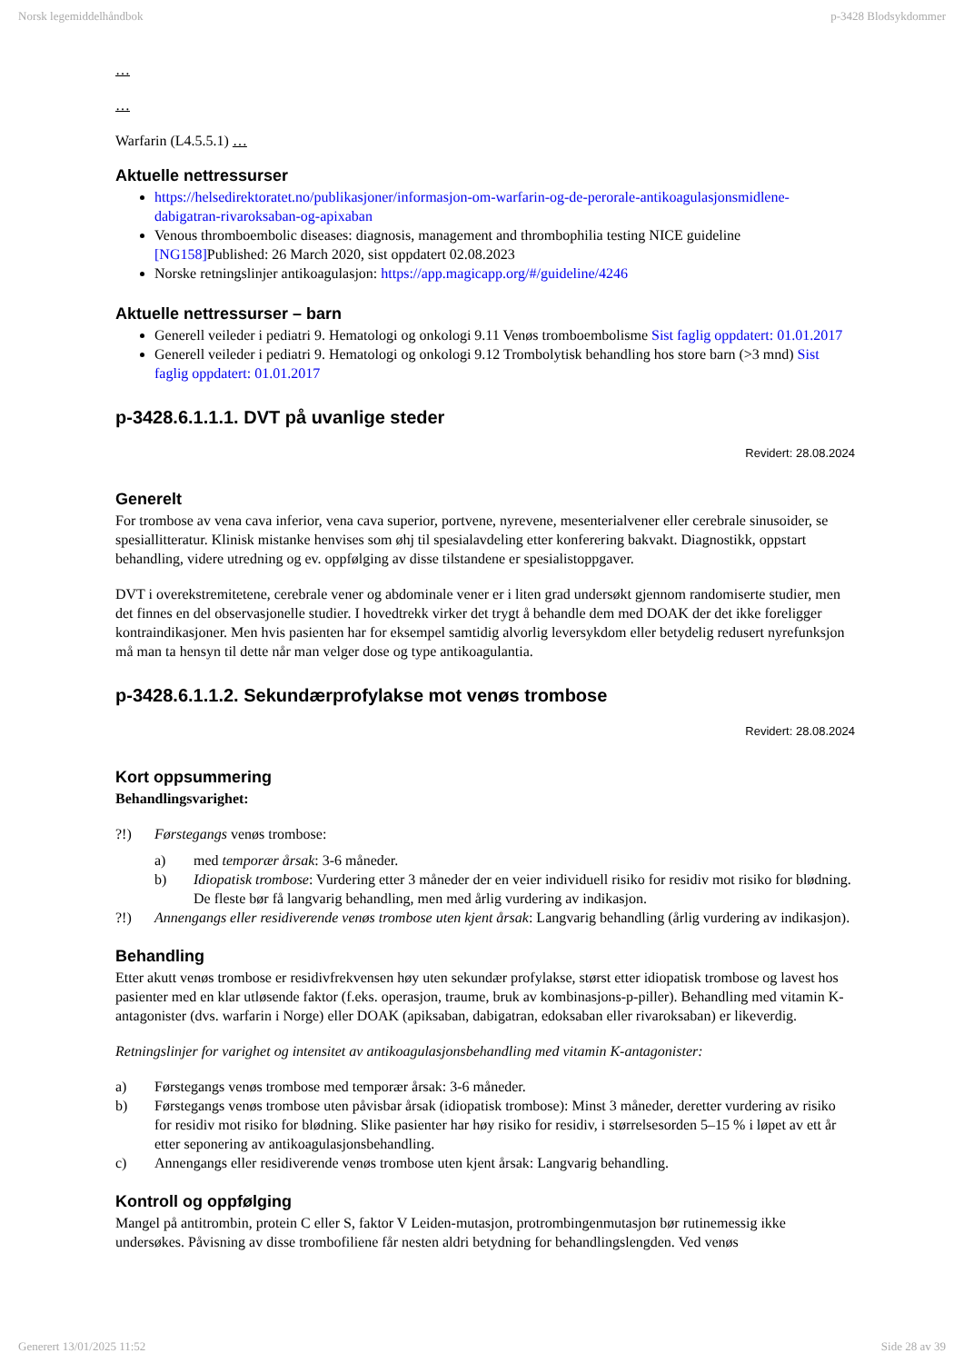Norsk legemiddelhåndbok p-3428 Blodsykdommer
…
…
Warfarin (L4.5.5.1) …
Aktuelle nettressurser
https://helsedirektoratet.no/publikasjoner/informasjon-om-warfarin-og-de-perorale-antikoagulasjonsmidlene-dabigatran-rivaroksaban-og-apixaban
Venous thromboembolic diseases: diagnosis, management and thrombophilia testing NICE guideline [NG158] Published: 26 March 2020, sist oppdatert 02.08.2023
Norske retningslinjer antikoagulasjon: https://app.magicapp.org/#/guideline/4246
Aktuelle nettressurser – barn
Generell veileder i pediatri 9. Hematologi og onkologi 9.11 Venøs tromboembolisme Sist faglig oppdatert: 01.01.2017
Generell veileder i pediatri 9. Hematologi og onkologi 9.12 Trombolytisk behandling hos store barn (>3 mnd) Sist faglig oppdatert: 01.01.2017
p-3428.6.1.1.1. DVT på uvanlige steder
Revidert: 28.08.2024
Generelt
For trombose av vena cava inferior, vena cava superior, portvene, nyrevene, mesenterialvener eller cerebrale sinusoider, se spesiallitteratur. Klinisk mistanke henvises som øhj til spesialavdeling etter konferering bakvakt. Diagnostikk, oppstart behandling, videre utredning og ev. oppfølging av disse tilstandene er spesialistoppgaver.
DVT i overekstremitetene, cerebrale vener og abdominale vener er i liten grad undersøkt gjennom randomiserte studier, men det finnes en del observasjonelle studier. I hovedtrekk virker det trygt å behandle dem med DOAK der det ikke foreligger kontraindikasjoner. Men hvis pasienten har for eksempel samtidig alvorlig leversykdom eller betydelig redusert nyrefunksjon må man ta hensyn til dette når man velger dose og type antikoagulantia.
p-3428.6.1.1.2. Sekundærprofylakse mot venøs trombose
Revidert: 28.08.2024
Kort oppsummering
Behandlingsvarighet:
?!) Førstegangs venøs trombose:
a) med temporær årsak: 3-6 måneder.
b) Idiopatisk trombose: Vurdering etter 3 måneder der en veier individuell risiko for residiv mot risiko for blødning. De fleste bør få langvarig behandling, men med årlig vurdering av indikasjon.
?!) Annengangs eller residiverende venøs trombose uten kjent årsak: Langvarig behandling (årlig vurdering av indikasjon).
Behandling
Etter akutt venøs trombose er residivfrekvensen høy uten sekundær profylakse, størst etter idiopatisk trombose og lavest hos pasienter med en klar utløsende faktor (f.eks. operasjon, traume, bruk av kombinasjons-p-piller). Behandling med vitamin K-antagonister (dvs. warfarin i Norge) eller DOAK (apiksaban, dabigatran, edoksaban eller rivaroksaban) er likeverdig.
Retningslinjer for varighet og intensitet av antikoagulasjonsbehandling med vitamin K-antagonister:
a) Førstegangs venøs trombose med temporær årsak: 3-6 måneder.
b) Førstegangs venøs trombose uten påvisbar årsak (idiopatisk trombose): Minst 3 måneder, deretter vurdering av risiko for residiv mot risiko for blødning. Slike pasienter har høy risiko for residiv, i størrelsesorden 5–15 % i løpet av ett år etter seponering av antikoagulasjonsbehandling.
c) Annengangs eller residiverende venøs trombose uten kjent årsak: Langvarig behandling.
Kontroll og oppfølging
Mangel på antitrombin, protein C eller S, faktor V Leiden-mutasjon, protrombingenmutasjon bør rutinemessig ikke undersøkes. Påvisning av disse trombofiliene får nesten aldri betydning for behandlingslengden. Ved venøs
Generert 13/01/2025 11:52 Side 28 av 39